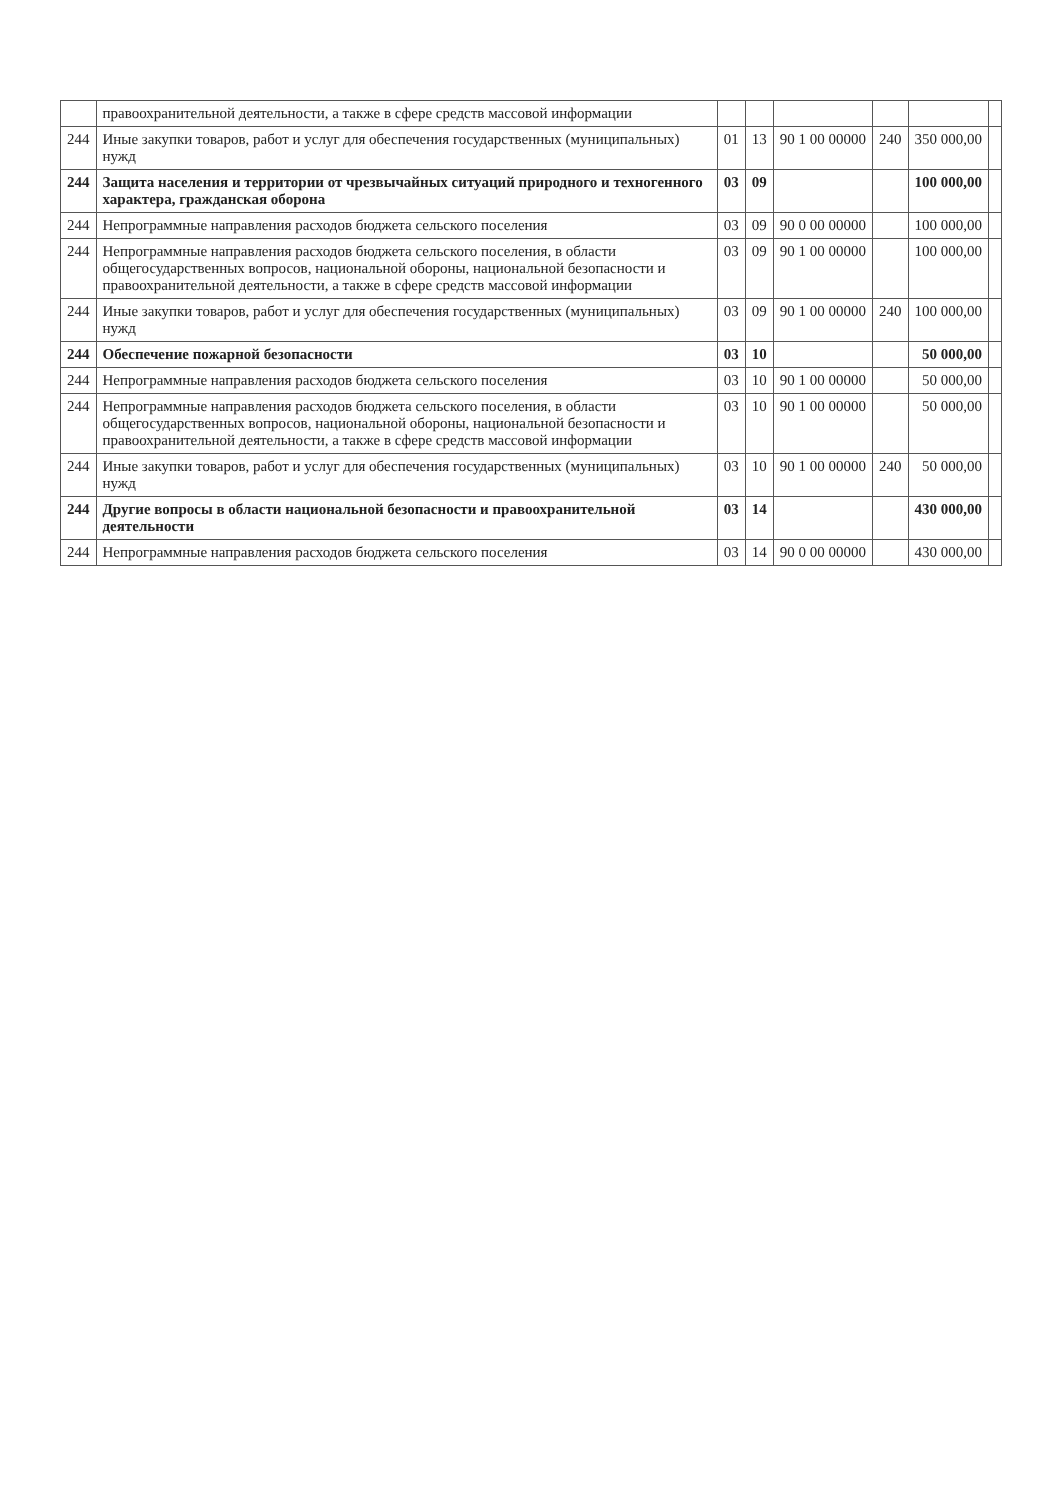| | правоохранительной деятельности, а также в сфере средств массовой информации | | | | | | |
| 244 | Иные закупки товаров, работ и услуг для обеспечения государственных (муниципальных) нужд | 01 | 13 | 90 1 00 00000 | 240 | 350 000,00 | |
| 244 | Защита населения и территории от чрезвычайных ситуаций природного и техногенного характера, гражданская оборона | 03 | 09 | | | 100 000,00 | |
| 244 | Непрограммные направления расходов бюджета сельского поселения | 03 | 09 | 90 0 00 00000 | | 100 000,00 | |
| 244 | Непрограммные направления расходов бюджета сельского поселения, в области общегосударственных вопросов, национальной обороны, национальной безопасности и правоохранительной деятельности, а также в сфере средств массовой информации | 03 | 09 | 90 1 00 00000 | | 100 000,00 | |
| 244 | Иные закупки товаров, работ и услуг для обеспечения государственных (муниципальных) нужд | 03 | 09 | 90 1 00 00000 | 240 | 100 000,00 | |
| 244 | Обеспечение пожарной безопасности | 03 | 10 | | | 50 000,00 | |
| 244 | Непрограммные направления расходов бюджета сельского поселения | 03 | 10 | 90 1 00 00000 | | 50 000,00 | |
| 244 | Непрограммные направления расходов бюджета сельского поселения, в области общегосударственных вопросов, национальной обороны, национальной безопасности и правоохранительной деятельности, а также в сфере средств массовой информации | 03 | 10 | 90 1 00 00000 | | 50 000,00 | |
| 244 | Иные закупки товаров, работ и услуг для обеспечения государственных (муниципальных) нужд | 03 | 10 | 90 1 00 00000 | 240 | 50 000,00 | |
| 244 | Другие вопросы в области национальной безопасности и правоохранительной деятельности | 03 | 14 | | | 430 000,00 | |
| 244 | Непрограммные направления расходов бюджета сельского поселения | 03 | 14 | 90 0 00 00000 | | 430 000,00 | |